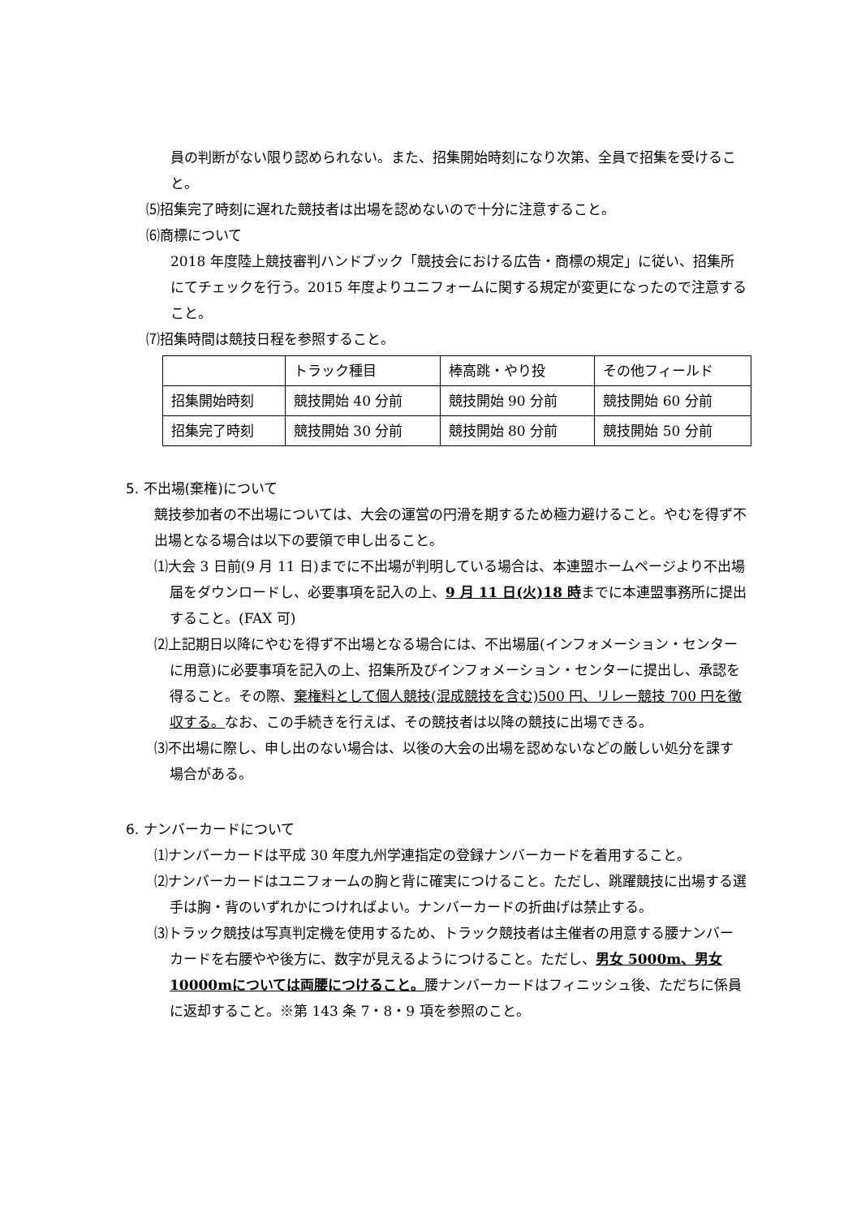員の判断がない限り認められない。また、招集開始時刻になり次第、全員で招集を受けること。
⑸招集完了時刻に遅れた競技者は出場を認めないので十分に注意すること。
⑹商標について
2018 年度陸上競技審判ハンドブック「競技会における広告・商標の規定」に従い、招集所にてチェックを行う。2015 年度よりユニフォームに関する規定が変更になったので注意すること。
⑺招集時間は競技日程を参照すること。
| | トラック種目 | 棒高跳・やり投 | その他フィールド |
| 招集開始時刻 | 競技開始 40 分前 | 競技開始 90 分前 | 競技開始 60 分前 |
| 招集完了時刻 | 競技開始 30 分前 | 競技開始 80 分前 | 競技開始 50 分前 |
5. 不出場(棄権)について
競技参加者の不出場については、大会の運営の円滑を期するため極力避けること。やむを得ず不出場となる場合は以下の要領で申し出ること。
⑴大会 3 日前(9 月 11 日)までに不出場が判明している場合は、本連盟ホームページより不出場届をダウンロードし、必要事項を記入の上、9 月 11 日(火)18 時までに本連盟事務所に提出すること。(FAX 可)
⑵上記期日以降にやむを得ず不出場となる場合には、不出場届(インフォメーション・センターに用意)に必要事項を記入の上、招集所及びインフォメーション・センターに提出し、承認を得ること。その際、棄権料として個人競技(混成競技を含む)500 円、リレー競技 700 円を徴収する。なお、この手続きを行えば、その競技者は以降の競技に出場できる。
⑶不出場に際し、申し出のない場合は、以後の大会の出場を認めないなどの厳しい処分を課す場合がある。
6. ナンバーカードについて
⑴ナンバーカードは平成 30 年度九州学連指定の登録ナンバーカードを着用すること。
⑵ナンバーカードはユニフォームの胸と背に確実につけること。ただし、跳躍競技に出場する選手は胸・背のいずれかにつければよい。ナンバーカードの折曲げは禁止する。
⑶トラック競技は写真判定機を使用するため、トラック競技者は主催者の用意する腰ナンバーカードを右腰やや後方に、数字が見えるようにつけること。ただし、男女 5000m、男女 10000mについては両腰につけること。腰ナンバーカードはフィニッシュ後、ただちに係員に返却すること。※第 143 条 7・8・9 項を参照のこと。